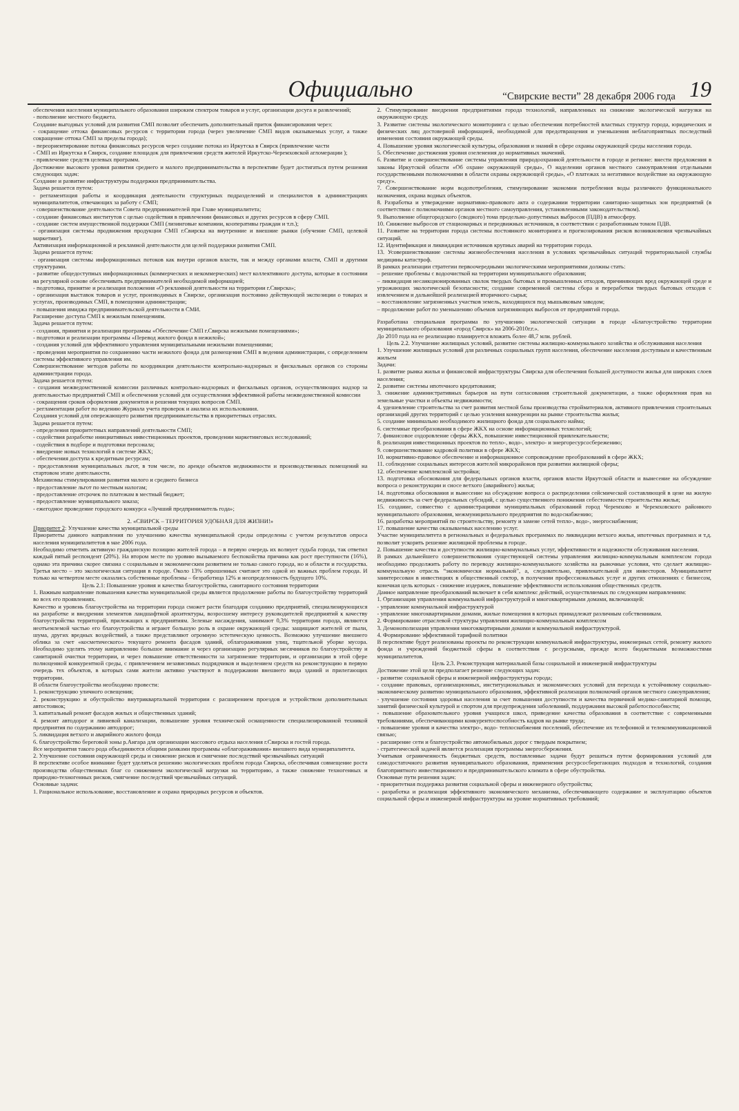Официально “Свирские вести” 28 декабря 2006 года 19
обеспечения населения муниципального образования широким спектром товаров и услуг, организации досуга и развлечений;
- пополнение местного бюджета.
Создание выгодных условий для развития СМП позволит обеспечить дополнительный приток финансирования через:
- сокращение оттока финансовых ресурсов с территории города (через увеличение СМП видов оказываемых услуг, а также сокращение оттока СМП за пределы города);
- переориентирование потока финансовых ресурсов через создание потока из Иркутска в Свирск (привлечение части
- СМП из Иркутска в Свирск, создание площадок для привлечения средств жителей Иркутско-Черемховской агломерации );
- привлечение средств целевых программ.
Достижение высокого уровня развития среднего и малого предпринимательства в перспективе будет достигаться путем решения следующих задач:
Создание и развитие инфраструктуры поддержки предпринимательства.
Задача решается путем:
- регламентация работы и координация деятельности структурных подразделений и специалистов в администрациях муниципалитетов, отвечающих за работу с СМП;
- совершенствование деятельности Совета предпринимателей при Главе муниципалитета;
- создание финансовых институтов с целью содействия в привлечении финансовых и других ресурсов в сферу СМП.
- создание систем имущественной поддержки СМП (лизинговые компании, кооперативы граждан и т.п.);
- организация системы продвижения продукции СМП г.Свирска на внутренние и внешние рынки (обучение СМП, целевой маркетинг).
Активизация информационной и рекламной деятельности для целей поддержки развития СМП.
Задача решается путем:
- организация системы информационных потоков как внутри органов власти, так и между органами власти, СМП и другими структурами.
- развитие общедоступных информационных (коммерческих и некоммерческих) мест коллективного доступа, которые в состоянии на регулярной основе обеспечивать предпринимателей необходимой информацией;
- подготовка, принятие и реализация положения «О рекламной деятельности на территории г.Свирска»;
- организация выставок товаров и услуг, производимых в Свирске, организация постоянно действующей экспозиции о товарах и услугах, производимых СМП, в помещении администрации;
- повышения имиджа предпринимательской деятельности в СМИ.
Расширение доступа СМП к нежилым помещениям.
Задача решается путем:
- создания, принятия и реализации программы «Обеспечение СМП г.Свирска нежилыми помещениями»;
- подготовки и реализации программы «Перевод жилого фонда в нежилой»;
- создания условий для эффективного управления муниципальными нежилыми помещениями;
- проведения мероприятия по сохранению части нежилого фонда для размещения СМП в ведении администрации, с определением системы эффективного управления им.
Совершенствование методов работы по координации деятельности контрольно-надзорных и фискальных органов со стороны администрации города.
Задача решается путем:
- создания межведомственной комиссии различных контрольно-надзорных и фискальных органов, осуществляющих надзор за деятельностью предприятий СМП и обеспечения условий для осуществления эффективной работы межведомственной комиссии
- сокращения сроков оформления документов и решения текущих вопросов СМП.
- регламентации работ по ведению Журнала учета проверок и анализа их использования.
Создания условий для опережающего развития предпринимательства в приоритетных отраслях.
Задача решается путем:
- определения приоритетных направлений деятельности СМП;
- содействия разработке инициативных инвестиционных проектов, проведении маркетинговых исследований;
- содействия в подборе и подготовки персонала;
- внедрение новых технологий в системе ЖКХ;
- обеспечения доступа к кредитным ресурсам;
- предоставления муниципальных льгот, в том числе, по аренде объектов недвижимости и производственных помещений на стартовом этапе деятельности.
Механизмы стимулирования развития малого и среднего бизнеса
- предоставление льгот по местным налогам;
- предоставление отсрочек по платежам в местный бюджет;
- предоставление муниципального заказа;
- ежегодное проведение городского конкурса «Лучший предприниматель года»;
2. «СВИРСК – ТЕРРИТОРИЯ УДОБНАЯ ДЛЯ ЖИЗНИ!»
Приоритет 2: Улучшение качества муниципальной среды
Приоритеты данного направления по улучшению качества муниципальной среды определены с учетом результатов опроса населения муниципалитетов в мае 2006 года.
Необходимо отметить активную гражданскую позицию жителей города – в первую очередь их волнует судьба города, так ответил каждый пятый респондент (20%). На втором месте по уровню вызываемого беспокойства причина как рост преступности (16%), однако эта причина скорее связана с социальным и экономическим развитием не только самого города, но и области и государства. Третья место – это экологическая ситуация в городе. Около 13% опрошенных считают это одной из важных проблем города. И только на четвертом месте оказались собственные проблемы – безработица 12% и неопределенность будущего 10%.
Цель 2.1: Повышение уровня и качества благоустройства, санитарного состояния территории
1. Важным направление повышения качества муниципальной среды является продолжение работы по благоустройству территорий во всех его проявлениях.
Качество и уровень благоустройства на территории города сможет расти благодаря созданию предприятий, специализирующихся на разработке и внедрении элементов ландшафтной архитектуры, возросшему интересу руководителей предприятий к качеству благоустройства территорий, прилежащих к предприятиям. Зеленые насаждения, занимают 0,3% территории города, являются неотъемлемой частью его благоустройства и играют большую роль в охране окружающей среды: защищают жителей от пыли, шума, других вредных воздействий, а также представляют огромную эстетическую ценность. Возможно улучшение внешнего облика за счет «косметического» текущего ремонта фасадов зданий, облагораживания улиц, тщательной уборке мусора. Необходимо уделять этому направлению большое внимание и через организацию регулярных месячников по благоустройству и санитарной очистки территории, и через повышение ответственности за загрязнение территории, и организации в этой сфере полноценной конкурентной среды, с привлечением независимых подрядчиков и выделением средств на реконструкцию в первую очередь тех объектов, в которых сами жители активно участвуют в поддержании внешнего вида зданий и прилегающих территории.
В области благоустройства необходимо провести:
1. реконструкцию уличного освещения;
2. реконструкцию и обустройство внутриквартальной территории с расширением проездов и устройством дополнительных автостоянок;
3. капитальный ремонт фасадов жилых и общественных зданий;
4. ремонт автодорог и ливневой канализации, повышение уровня технической оснащенности специализированной техникой предприятия по содержанию автодорог;
5. ликвидация ветхого и аварийного жилого фонда
6. благоустройство береговой зоны р.Ангара для организации массового отдыха населения г.Свирска и гостей города.
Все мероприятия такого рода объединяются общими рамками программы «облагораживания» внешнего вида муниципалитета.
2. Улучшение состояния окружающей среды и снижение рисков и смягчение последствий чрезвычайных ситуаций
В перспективе особое внимание будет уделяться решению экологических проблем города Свирска, обеспечивая совмещение роста производства общественных благ со снижением экологической нагрузки на территорию, а также снижение техногенных и природно-техногенных рисков, смягчение последствий чрезвычайных ситуаций.
Основные задачи:
1. Рациональное использование, восстановление и охрана природных ресурсов и объектов.
2. Стимулирование внедрения предприятиями города технологий, направленных на снижение экологической нагрузки на окружающую среду.
3. Развитие системы экологического мониторинга с целью обеспечения потребностей властных структур города, юридических и физических лиц достоверной информацией, необходимой для предотвращения и уменьшения неблагоприятных последствий изменения состояния окружающей среды.
4. Повышение уровня экологической культуры, образования и знаний в сфере охраны окружающей среды населения города.
5. Обеспечение достижения уровня озеленения до нормативных значений.
6. Развитие и совершенствование системы управления природоохранной деятельности в городе и регионе: внести предложения в законы Иркутской области «Об охране окружающей среды», О наделении органов местного самоуправления отдельными государственными полномочиями в области охраны окружающей среды», «О платежах за негативное воздействие на окружающую среду».
7. Совершенствование норм водопотребления, стимулирование экономии потребления воды различного функционального назначения, охрана водных объектов.
8. Разработка и утверждение нормативно-правового акта о содержании территории санитарно-защитных зон предприятий (в соответствии с полномочиями органов местного самоуправления, установленными законодательством).
9. Выполнение общегородского (сводного) тома предельно-допустимых выбросов (ПДВ) в атмосферу.
10. Снижение выбросов от стационарных и передвижных источников, в соответствии с разработанным томом ПДВ.
11. Развитие на территории города системы постоянного мониторинга и прогнозирования рисков возникновения чрезвычайных ситуаций.
12. Идентификация и ликвидация источников крупных аварий на территории города.
13. Усовершенствование системы жизнеобеспечения населения в условиях чрезвычайных ситуаций территориальной службы медицины катастроф.
В рамках реализации стратегии первоочередными экологическими мероприятиями должны стать:
– решение проблемы с водоочисткой на территории муниципального образования;
– ликвидация несанкционированных свалок твердых бытовых и промышленных отходов, причиняющих вред окружающей среде и угрожающих экологической безопасности; создание современной системы сбора и переработки твердых бытовых отходов с извлечением и дальнейшей реализацией вторичного сырья;
– восстановление загрязненных участков земель, находящихся под мышьяковым заводом;
– продолжение работ по уменьшению объемов загрязняющих выбросов от предприятий города.
Разработана специальная программа по улучшению экологической ситуации в городе «Благоустройство территории муниципального образования «город Свирск» на 2006-2010г.г.».
До 2010 года на ее реализацию планируется вложить более 48,7 млн. рублей.
Цель 2.2. Улучшение жилищных условий, развитие системы жилищно-коммунального хозяйства и обслуживания населения
1. Улучшение жилищных условий для различных социальных групп населения, обеспечение населения доступным и качественным жильем
Задачи:
1. развитие рынка жилья и финансовой инфраструктуры Свирска для обеспечения большей доступности жилья для широких слоев населения;
2. развитие системы ипотечного кредитования;
3. снижение административных барьеров на пути согласования строительной документации, а также оформления прав на земельные участки и объекты недвижимости;
4. удешевление строительства за счет развития местной базы производства стройматериалов, активного привлечения строительных организаций других территорий с целью усиления конкуренции на рынке строительства жилья;
5. создание минимально необходимого жилищного фонда для социального найма;
6. системные преобразования в сфере ЖКХ на основе информационных технологий;
7. финансовое оздоровление сферы ЖКХ, повышение инвестиционной привлекательности;
8. реализация инвестиционных проектов по тепло-, водо-, электро- и энергоресурсосбережению;
9. совершенствование кадровой политики в сфере ЖКХ;
10. нормативно-правовое обеспечение и информационное сопровождение преобразований в сфере ЖКХ;
11. соблюдение социальных интересов жителей микрорайонов при развитии жилищной сферы;
12. обеспечение комплексной застройки;
13. подготовка обоснования для федеральных органов власти, органов власти Иркутской области и вынесение на обсуждение вопроса о реконструкции и сносе ветхого (аварийного) жилья;
14. подготовка обоснования и вынесение на обсуждение вопроса о распределении сейсмической составляющей в цене на жилую недвижимость за счет федеральных субсидий, с целью существенного понижения себестоимости строительства жилья;
15. создание, совместно с администрациями муниципальных образований город Черемхово и Черемховского районного муниципального образования, межмуниципального предприятия по водоснабжению;
16. разработка мероприятий по строительству, ремонту и замене сетей тепло-, водо-, энергоснабжения;
17. повышение качества оказываемых населению услуг.
Участие муниципалитета в региональных и федеральных программах по ликвидации ветхого жилья, ипотечных программах и т.д. позволит ускорить решение жилищной проблемы в городе.
2. Повышение качества и доступности жилищно-коммунальных услуг, эффективности и надежности обслуживания населения.
В рамках дальнейшего совершенствования существующей системы управления жилищно-коммунальным комплексом города необходимо продолжить работу по переводу жилищно-коммунального хозяйства на рыночные условия, что сделает жилищно-коммунальную отрасль “экономически нормальной”, а, следовательно, привлекательной для инвесторов. Муниципалитет заинтересован в инвестициях в общественный сектор, в получении профессиональных услуг и других отношениях с бизнесом, конечная цель которых - снижение издержек, повышение эффективности использования общественных средств.
Данное направление преобразований включает в себя комплекс действий, осуществляемых по следующим направлениям:
1. Организация управления коммунальной инфраструктурой и многоквартирными домами, включающей:
- управление коммунальной инфраструктурой
- управление многоквартирными домами, жилые помещения в которых принадлежат различным собственникам.
2. Формирование отраслевой структуры управления жилищно-коммунальным комплексом
3. Демонополизация управления многоквартирными домами и коммунальной инфраструктурой.
4. Формирование эффективной тарифной политики
В перспективе будут реализованы проекты по реконструкции коммунальной инфраструктуры, инженерных сетей, ремонту жилого фонда и учреждений бюджетной сферы в соответствии с ресурсными, прежде всего бюджетными возможностями муниципалитетов.
Цель 2.3. Реконструкция материальной базы социальной и инженерной инфраструктуры
Достижение этой цели предполагает решение следующих задач:
- развитие социальной сферы и инженерной инфраструктуры города;
- создание правовых, организационных, институциональных и экономических условий для перехода к устойчивому социально-экономическому развитию муниципального образования, эффективной реализации полномочий органов местного самоуправления;
- улучшение состояния здоровья населения за счет повышения доступности и качества первичной медико-санитарной помощи, занятий физической культурой и спортом для предупреждения заболеваний, поддержания высокой работоспособности;
- повышение образовательного уровня учащихся школ, приведение качества образования в соответствие с современными требованиями, обеспечивающими конкурентоспособность кадров на рынке труда;
- повышение уровня и качества электро-, водо- теплоснабжения поселений, обеспечение их телефонной и телекоммуникационной связью;
- расширение сети и благоустройство автомобильных дорог с твердым покрытием;
- стратегической задачей является реализация программы энергосбережения.
Учитывая ограниченность бюджетных средств, поставленные задачи будут решаться путем формирования условий для самодостаточного развития муниципального образования, применения ресурсосберегающих подходов и технологий, создания благоприятного инвестиционного и предпринимательского климата в сфере обустройства.
Основные пути решения задач:
- приоритетная поддержка развития социальной сферы и инженерного обустройства;
- разработка и реализация эффективного экономического механизма, обеспечивающего содержание и эксплуатацию объектов социальной сферы и инженерной инфраструктуры на уровне нормативных требований;